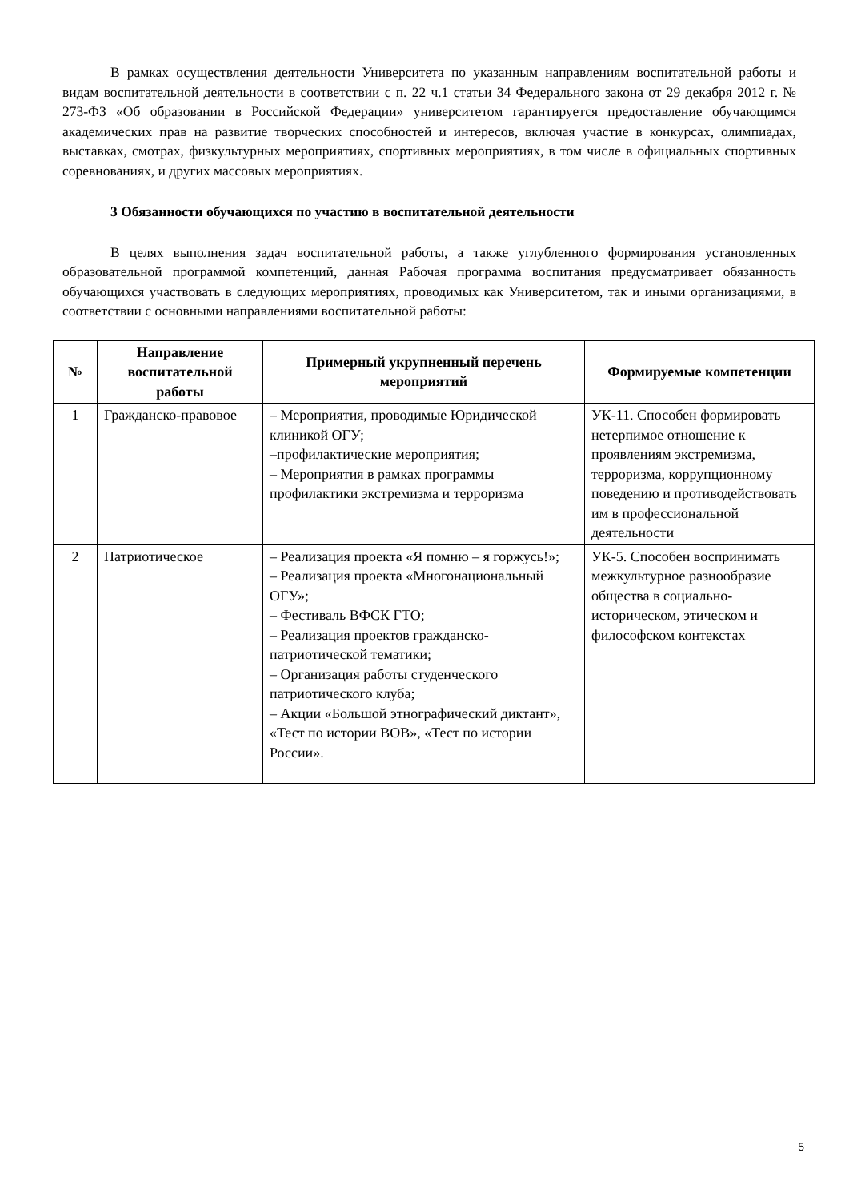В рамках осуществления деятельности Университета по указанным направлениям воспитательной работы и видам воспитательной деятельности в соответствии с п. 22 ч.1 статьи 34 Федерального закона от 29 декабря 2012 г. № 273-ФЗ «Об образовании в Российской Федерации» университетом гарантируется предоставление обучающимся академических прав на развитие творческих способностей и интересов, включая участие в конкурсах, олимпиадах, выставках, смотрах, физкультурных мероприятиях, спортивных мероприятиях, в том числе в официальных спортивных соревнованиях, и других массовых мероприятиях.
3 Обязанности обучающихся по участию в воспитательной деятельности
В целях выполнения задач воспитательной работы, а также углубленного формирования установленных образовательной программой компетенций, данная Рабочая программа воспитания предусматривает обязанность обучающихся участвовать в следующих мероприятиях, проводимых как Университетом, так и иными организациями, в соответствии с основными направлениями воспитательной работы:
| № | Направление воспитательной работы | Примерный укрупненный перечень мероприятий | Формируемые компетенции |
| --- | --- | --- | --- |
| 1 | Гражданско-правовое | – Мероприятия, проводимые Юридической клиникой ОГУ; –профилактические мероприятия; – Мероприятия в рамках программы профилактики экстремизма и терроризма | УК-11. Способен формировать нетерпимое отношение к проявлениям экстремизма, терроризма, коррупционному поведению и противодействовать им в профессиональной деятельности |
| 2 | Патриотическое | – Реализация проекта «Я помню – я горжусь!»; – Реализация проекта «Многонациональный ОГУ»; – Фестиваль ВФСК ГТО; – Реализация проектов гражданско-патриотической тематики; – Организация работы студенческого патриотического клуба; – Акции «Большой этнографический диктант», «Тест по истории ВОВ», «Тест по истории России». | УК-5. Способен воспринимать межкультурное разнообразие общества в социально-историческом, этическом и философском контекстах |
5